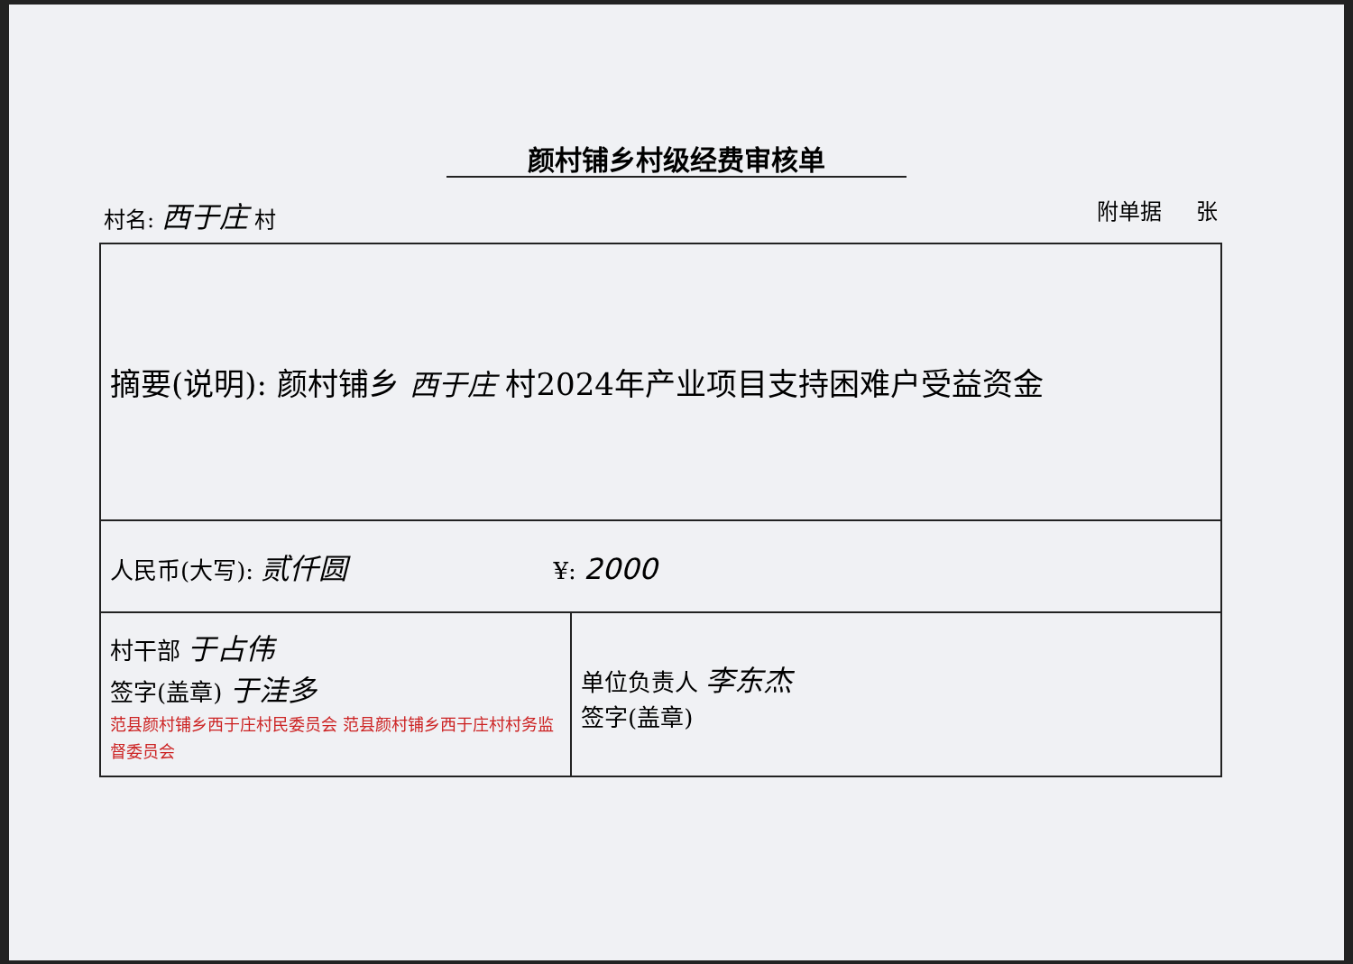颜村铺乡村级经费审核单
村名: 西于庄 村 附单据 张
| 摘要(说明): 颜村铺乡 西于庄 村2024年产业项目支持困难户受益资金 | |
| 人民币(大写): 贰仟圆 ¥: 2000 | |
| 村干部 于占伟 签字(盖章) 于洼多 范县颜村铺乡西于庄村民委员会 范县颜村铺乡西于庄村村务监督委员会 | 单位负责人 李东杰 签字(盖章) |